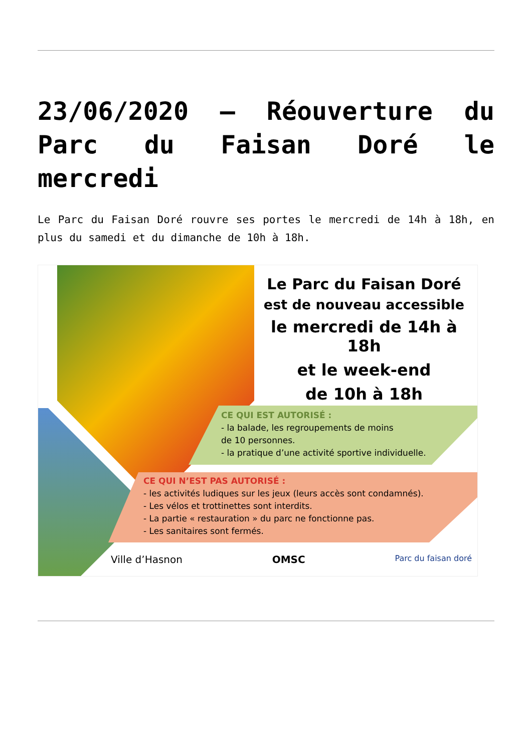23/06/2020 – Réouverture du Parc du Faisan Doré le mercredi
Le Parc du Faisan Doré rouvre ses portes le mercredi de 14h à 18h, en plus du samedi et du dimanche de 10h à 18h.
Le Parc du Faisan Doré
est de nouveau accessible
le mercredi de 14h à 18h
et le week-end
de 10h à 18h
CE QUI EST AUTORISÉ :
- la balade, les regroupements de moins
de 10 personnes.
- la pratique d’une activité sportive individuelle.
CE QUI N’EST PAS AUTORISÉ :
- les activités ludiques sur les jeux (leurs accès sont condamnés).
- Les vélos et trottinettes sont interdits.
- La partie « restauration » du parc ne fonctionne pas.
- Les sanitaires sont fermés.
Ville d’Hasnon OMSC Parc du faisan doré